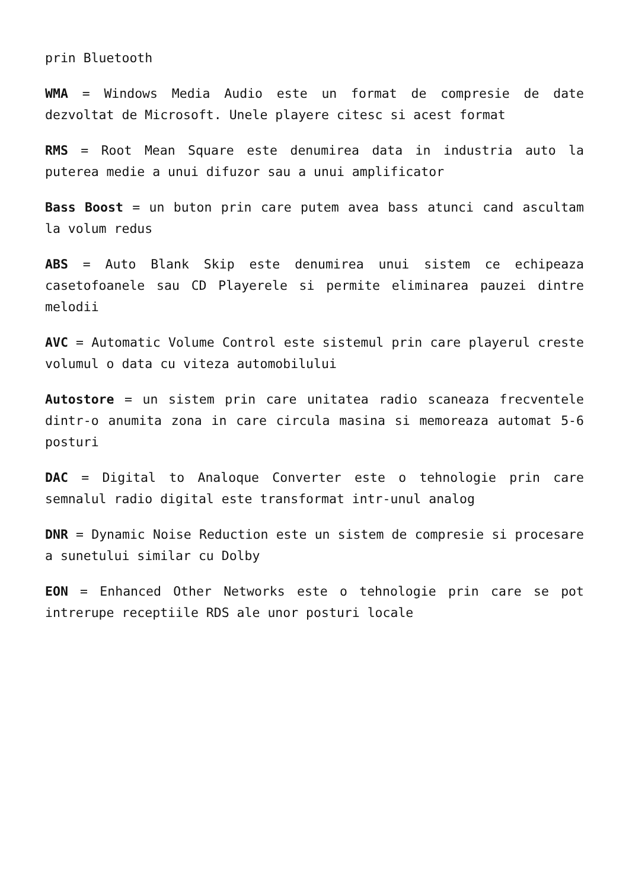prin Bluetooth
WMA = Windows Media Audio este un format de compresie de date dezvoltat de Microsoft. Unele playere citesc si acest format
RMS = Root Mean Square este denumirea data in industria auto la puterea medie a unui difuzor sau a unui amplificator
Bass Boost = un buton prin care putem avea bass atunci cand ascultam la volum redus
ABS = Auto Blank Skip este denumirea unui sistem ce echipeaza casetofoanele sau CD Playerele si permite eliminarea pauzei dintre melodii
AVC = Automatic Volume Control este sistemul prin care playerul creste volumul o data cu viteza automobilului
Autostore = un sistem prin care unitatea radio scaneaza frecventele dintr-o anumita zona in care circula masina si memoreaza automat 5-6 posturi
DAC = Digital to Analoque Converter este o tehnologie prin care semnalul radio digital este transformat intr-unul analog
DNR = Dynamic Noise Reduction este un sistem de compresie si procesare a sunetului similar cu Dolby
EON = Enhanced Other Networks este o tehnologie prin care se pot intrerupe receptiile RDS ale unor posturi locale